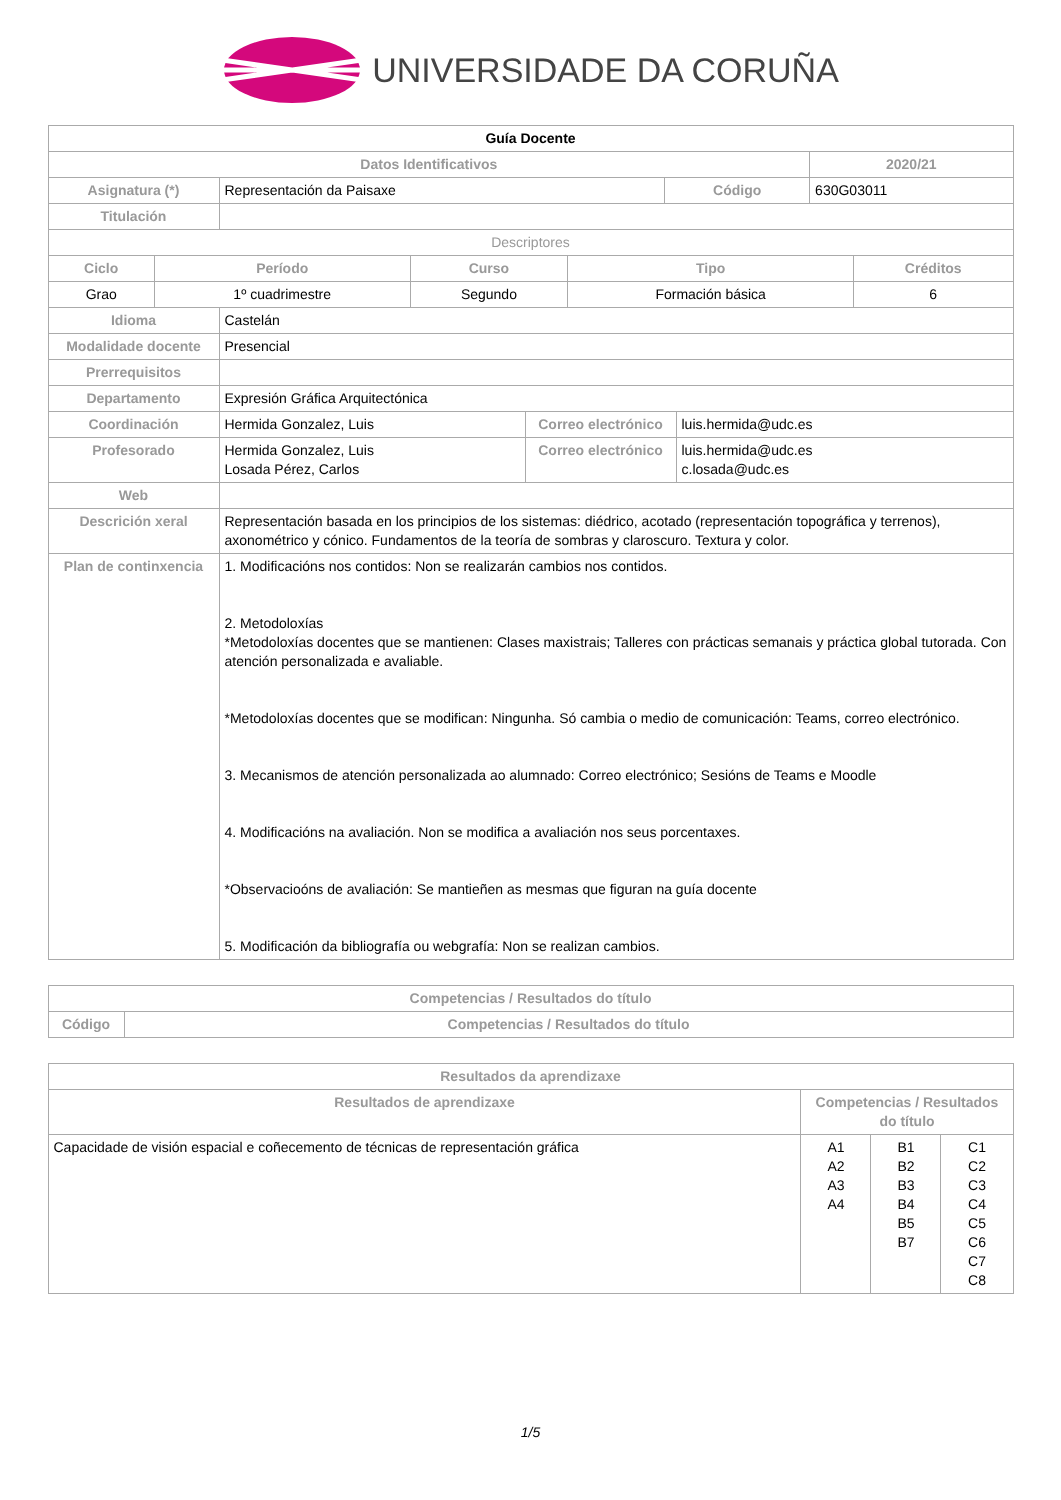UNIVERSIDADE DA CORUÑA
| Guía Docente | | | |
| Datos Identificativos | | | 2020/21 |
| Asignatura (*) | Representación da Paisaxe | Código | 630G03011 |
| Titulación | | | |
| Descriptores | | | |
| Ciclo | Período | Curso | Tipo | Créditos |
| --- | --- | --- | --- | --- |
| Grao | 1º cuadrimestre | Segundo | Formación básica | 6 |
| Idioma | Castelán | | |
| Modalidade docente | Presencial | | |
| Prerrequisitos | | | |
| Departamento | Expresión Gráfica Arquitectónica | | |
| Coordinación | Hermida Gonzalez, Luis | Correo electrónico | luis.hermida@udc.es |
| Profesorado | Hermida Gonzalez, Luis Losada Pérez, Carlos | Correo electrónico | luis.hermida@udc.es c.losada@udc.es |
| Web | | | |
| Descrición xeral | Representación basada en los principios de los sistemas: diédrico, acotado (representación topográfica y terrenos), axonométrico y cónico. Fundamentos de la teoría de sombras y claroscuro. Textura y color. | | |
| Plan de continxencia | 1. Modificacións nos contidos: Non se realizarán cambios nos contidos. 2. Metodoloxías *Metodoloxías docentes que se mantienen: Clases maxistrais; Talleres con prácticas semanais y práctica global tutorada. Con atención personalizada e avaliable. *Metodoloxías docentes que se modifican: Ningunha. Só cambia o medio de comunicación: Teams, correo electrónico. 3. Mecanismos de atención personalizada ao alumnado: Correo electrónico; Sesións de Teams e Moodle 4. Modificacións na avaliación. Non se modifica a avaliación nos seus porcentaxes. *Observacioóns de avaliación: Se mantieñen as mesmas que figuran na guía docente 5. Modificación da bibliografía ou webgrafía: Non se realizan cambios. | | |
| Competencias / Resultados do título | |
| --- | --- |
| Código | Competencias / Resultados do título |
| Resultados da aprendizaxe | | | |
| --- | --- | --- | --- |
| Resultados de aprendizaxe | Competencias / Resultados do título | | |
| Capacidade de visión espacial e coñecemento de técnicas de representación gráfica | A1 A2 A3 A4 | B1 B2 B3 B4 B5 B7 | C1 C2 C3 C4 C5 C6 C7 C8 |
1/5